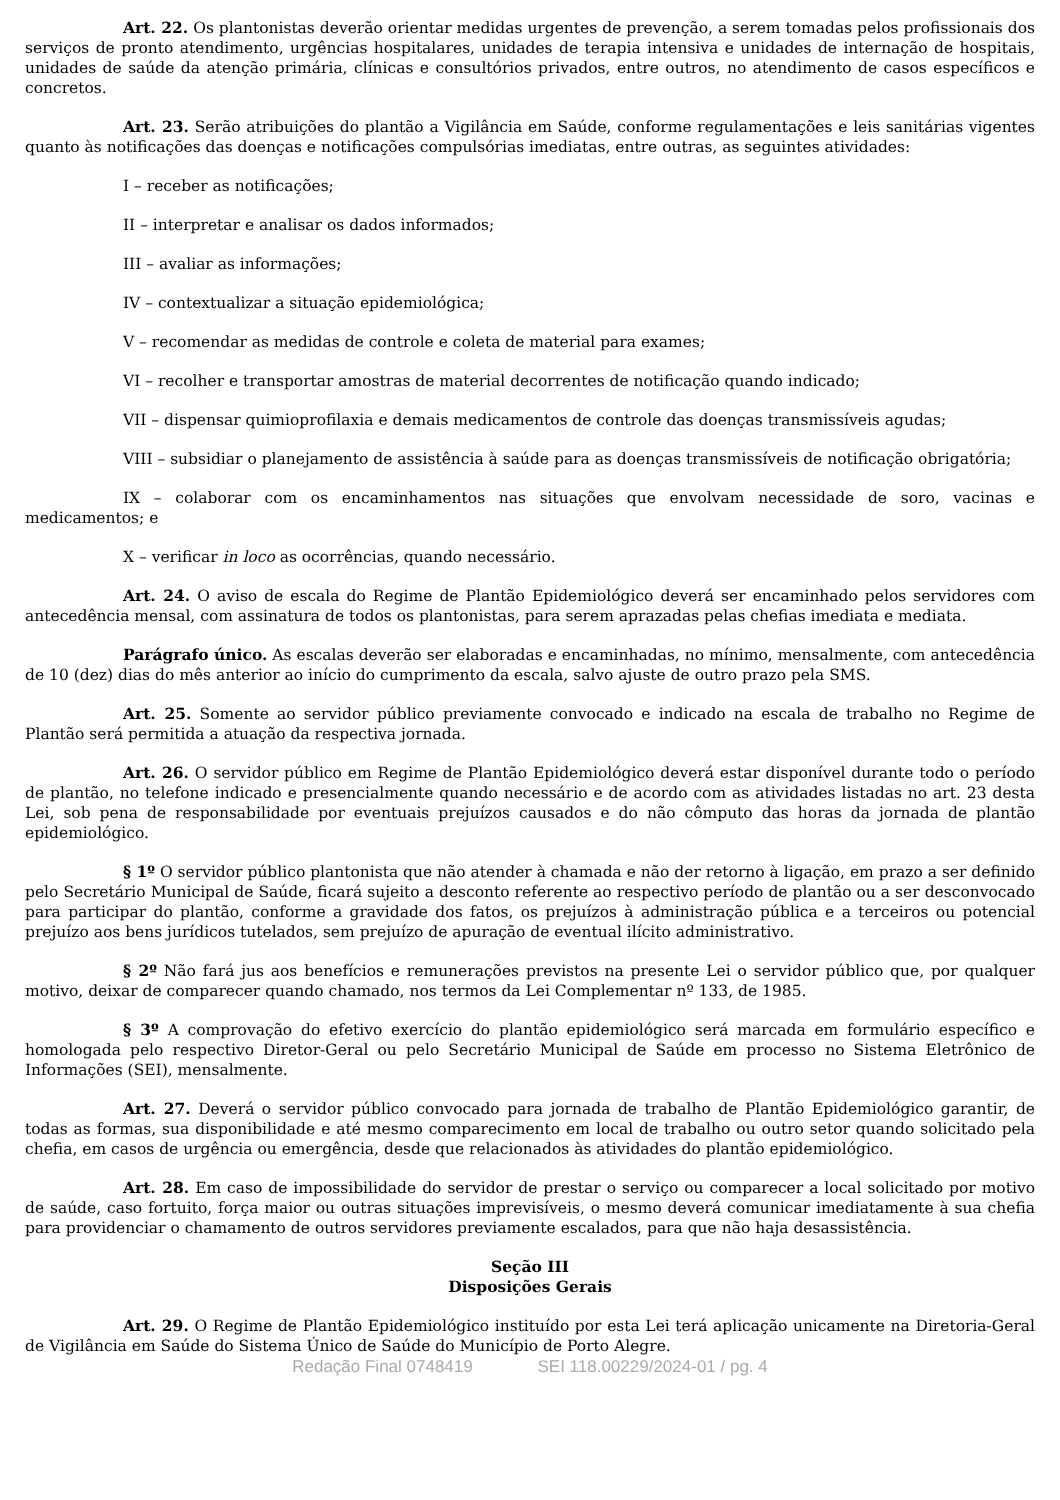Art. 22. Os plantonistas deverão orientar medidas urgentes de prevenção, a serem tomadas pelos profissionais dos serviços de pronto atendimento, urgências hospitalares, unidades de terapia intensiva e unidades de internação de hospitais, unidades de saúde da atenção primária, clínicas e consultórios privados, entre outros, no atendimento de casos específicos e concretos.
Art. 23. Serão atribuições do plantão a Vigilância em Saúde, conforme regulamentações e leis sanitárias vigentes quanto às notificações das doenças e notificações compulsórias imediatas, entre outras, as seguintes atividades:
I – receber as notificações;
II – interpretar e analisar os dados informados;
III – avaliar as informações;
IV – contextualizar a situação epidemiológica;
V – recomendar as medidas de controle e coleta de material para exames;
VI – recolher e transportar amostras de material decorrentes de notificação quando indicado;
VII – dispensar quimioprofilaxia e demais medicamentos de controle das doenças transmissíveis agudas;
VIII – subsidiar o planejamento de assistência à saúde para as doenças transmissíveis de notificação obrigatória;
IX – colaborar com os encaminhamentos nas situações que envolvam necessidade de soro, vacinas e medicamentos; e
X – verificar in loco as ocorrências, quando necessário.
Art. 24. O aviso de escala do Regime de Plantão Epidemiológico deverá ser encaminhado pelos servidores com antecedência mensal, com assinatura de todos os plantonistas, para serem aprazadas pelas chefias imediata e mediata.
Parágrafo único. As escalas deverão ser elaboradas e encaminhadas, no mínimo, mensalmente, com antecedência de 10 (dez) dias do mês anterior ao início do cumprimento da escala, salvo ajuste de outro prazo pela SMS.
Art. 25. Somente ao servidor público previamente convocado e indicado na escala de trabalho no Regime de Plantão será permitida a atuação da respectiva jornada.
Art. 26. O servidor público em Regime de Plantão Epidemiológico deverá estar disponível durante todo o período de plantão, no telefone indicado e presencialmente quando necessário e de acordo com as atividades listadas no art. 23 desta Lei, sob pena de responsabilidade por eventuais prejuízos causados e do não cômputo das horas da jornada de plantão epidemiológico.
§ 1º O servidor público plantonista que não atender à chamada e não der retorno à ligação, em prazo a ser definido pelo Secretário Municipal de Saúde, ficará sujeito a desconto referente ao respectivo período de plantão ou a ser desconvocado para participar do plantão, conforme a gravidade dos fatos, os prejuízos à administração pública e a terceiros ou potencial prejuízo aos bens jurídicos tutelados, sem prejuízo de apuração de eventual ilícito administrativo.
§ 2º Não fará jus aos benefícios e remunerações previstos na presente Lei o servidor público que, por qualquer motivo, deixar de comparecer quando chamado, nos termos da Lei Complementar nº 133, de 1985.
§ 3º A comprovação do efetivo exercício do plantão epidemiológico será marcada em formulário específico e homologada pelo respectivo Diretor-Geral ou pelo Secretário Municipal de Saúde em processo no Sistema Eletrônico de Informações (SEI), mensalmente.
Art. 27. Deverá o servidor público convocado para jornada de trabalho de Plantão Epidemiológico garantir, de todas as formas, sua disponibilidade e até mesmo comparecimento em local de trabalho ou outro setor quando solicitado pela chefia, em casos de urgência ou emergência, desde que relacionados às atividades do plantão epidemiológico.
Art. 28. Em caso de impossibilidade do servidor de prestar o serviço ou comparecer a local solicitado por motivo de saúde, caso fortuito, força maior ou outras situações imprevisíveis, o mesmo deverá comunicar imediatamente à sua chefia para providenciar o chamamento de outros servidores previamente escalados, para que não haja desassistência.
Seção III
Disposições Gerais
Art. 29. O Regime de Plantão Epidemiológico instituído por esta Lei terá aplicação unicamente na Diretoria-Geral de Vigilância em Saúde do Sistema Único de Saúde do Município de Porto Alegre.
Redação Final 0748419 SEI 118.00229/2024-01 / pg. 4